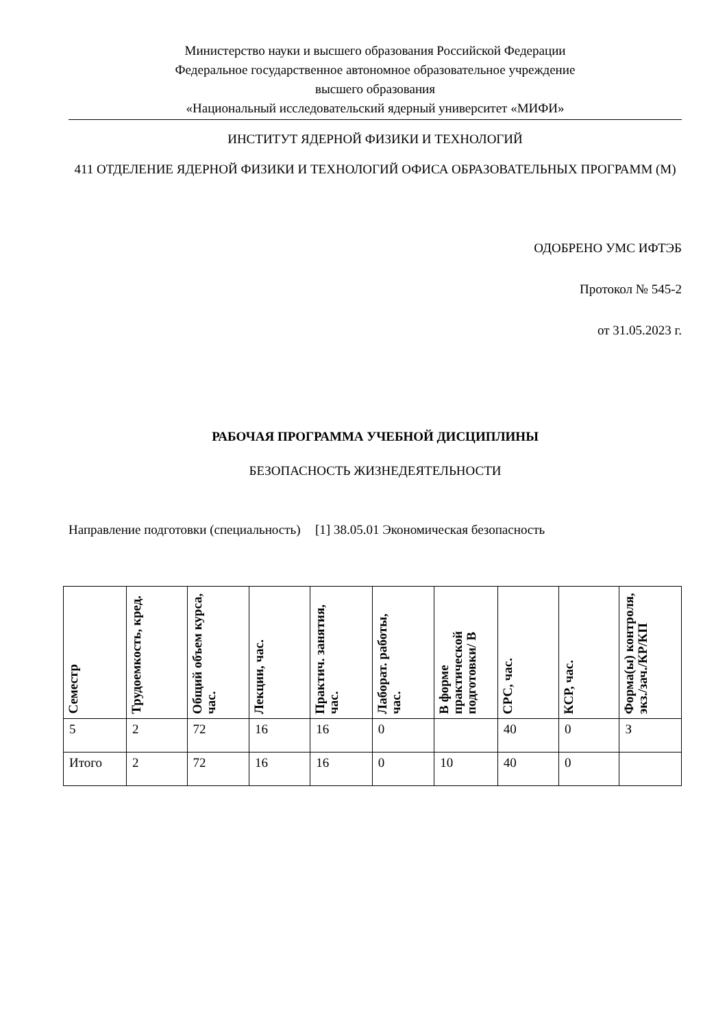Министерство науки и высшего образования Российской Федерации
Федеральное государственное автономное образовательное учреждение
высшего образования
«Национальный исследовательский ядерный университет «МИФИ»
ИНСТИТУТ ЯДЕРНОЙ ФИЗИКИ И ТЕХНОЛОГИЙ
411 ОТДЕЛЕНИЕ ЯДЕРНОЙ ФИЗИКИ И ТЕХНОЛОГИЙ ОФИСА ОБРАЗОВАТЕЛЬНЫХ ПРОГРАММ (М)
ОДОБРЕНО УМС ИФТЭБ
Протокол № 545-2
от 31.05.2023 г.
РАБОЧАЯ ПРОГРАММА УЧЕБНОЙ ДИСЦИПЛИНЫ
БЕЗОПАСНОСТЬ ЖИЗНЕДЕЯТЕЛЬНОСТИ
Направление подготовки (специальность)
[1] 38.05.01 Экономическая безопасность
| Семестр | Трудоемкость, кред. | Общий объем курса, час. | Лекции, час. | Практич. занятия, час. | Лаборат. работы, час. | В форме практической подготовки/ В | СРС, час. | КСР, час. | Форма(ы) контроля, экз./зач./КР/КП |
| --- | --- | --- | --- | --- | --- | --- | --- | --- | --- |
| 5 | 2 | 72 | 16 | 16 | 0 | | 40 | 0 | З |
| Итого | 2 | 72 | 16 | 16 | 0 | 10 | 40 | 0 | |